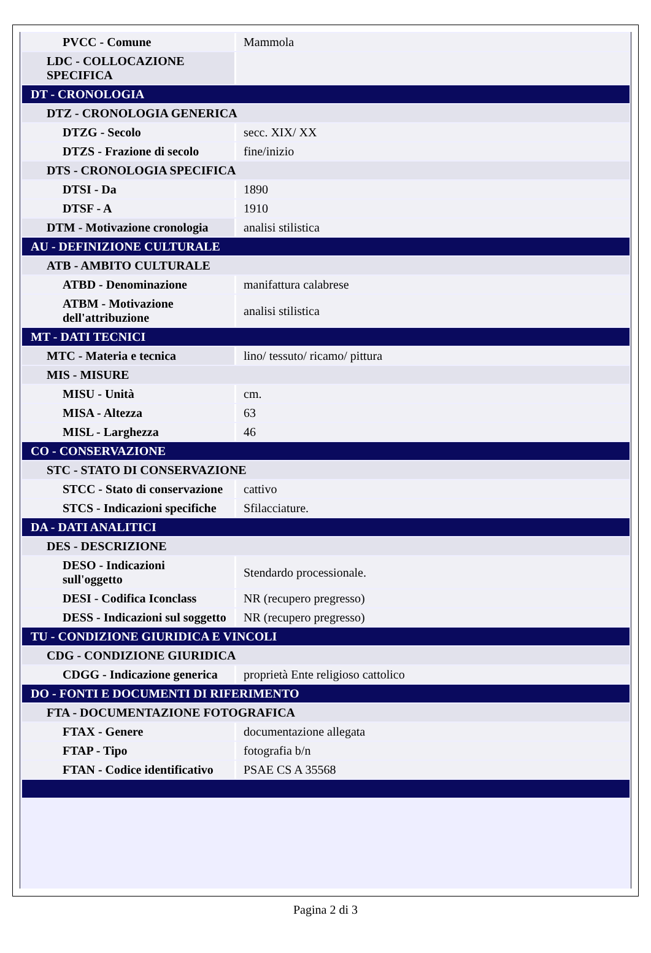| PVCC - Comune | Mammola |
| LDC - COLLOCAZIONE SPECIFICA | |
| DT - CRONOLOGIA | |
| DTZ - CRONOLOGIA GENERICA | |
| DTZG - Secolo | secc. XIX/ XX |
| DTZS - Frazione di secolo | fine/inizio |
| DTS - CRONOLOGIA SPECIFICA | |
| DTSI - Da | 1890 |
| DTSF - A | 1910 |
| DTM - Motivazione cronologia | analisi stilistica |
| AU - DEFINIZIONE CULTURALE | |
| ATB - AMBITO CULTURALE | |
| ATBD - Denominazione | manifattura calabrese |
| ATBM - Motivazione dell'attribuzione | analisi stilistica |
| MT - DATI TECNICI | |
| MTC - Materia e tecnica | lino/ tessuto/ ricamo/ pittura |
| MIS - MISURE | |
| MISU - Unità | cm. |
| MISA - Altezza | 63 |
| MISL - Larghezza | 46 |
| CO - CONSERVAZIONE | |
| STC - STATO DI CONSERVAZIONE | |
| STCC - Stato di conservazione | cattivo |
| STCS - Indicazioni specifiche | Sfilacciature. |
| DA - DATI ANALITICI | |
| DES - DESCRIZIONE | |
| DESO - Indicazioni sull'oggetto | Stendardo processionale. |
| DESI - Codifica Iconclass | NR (recupero pregresso) |
| DESS - Indicazioni sul soggetto | NR (recupero pregresso) |
| TU - CONDIZIONE GIURIDICA E VINCOLI | |
| CDG - CONDIZIONE GIURIDICA | |
| CDGG - Indicazione generica | proprietà Ente religioso cattolico |
| DO - FONTI E DOCUMENTI DI RIFERIMENTO | |
| FTA - DOCUMENTAZIONE FOTOGRAFICA | |
| FTAX - Genere | documentazione allegata |
| FTAP - Tipo | fotografia b/n |
| FTAN - Codice identificativo | PSAE CS A 35568 |
Pagina 2 di 3